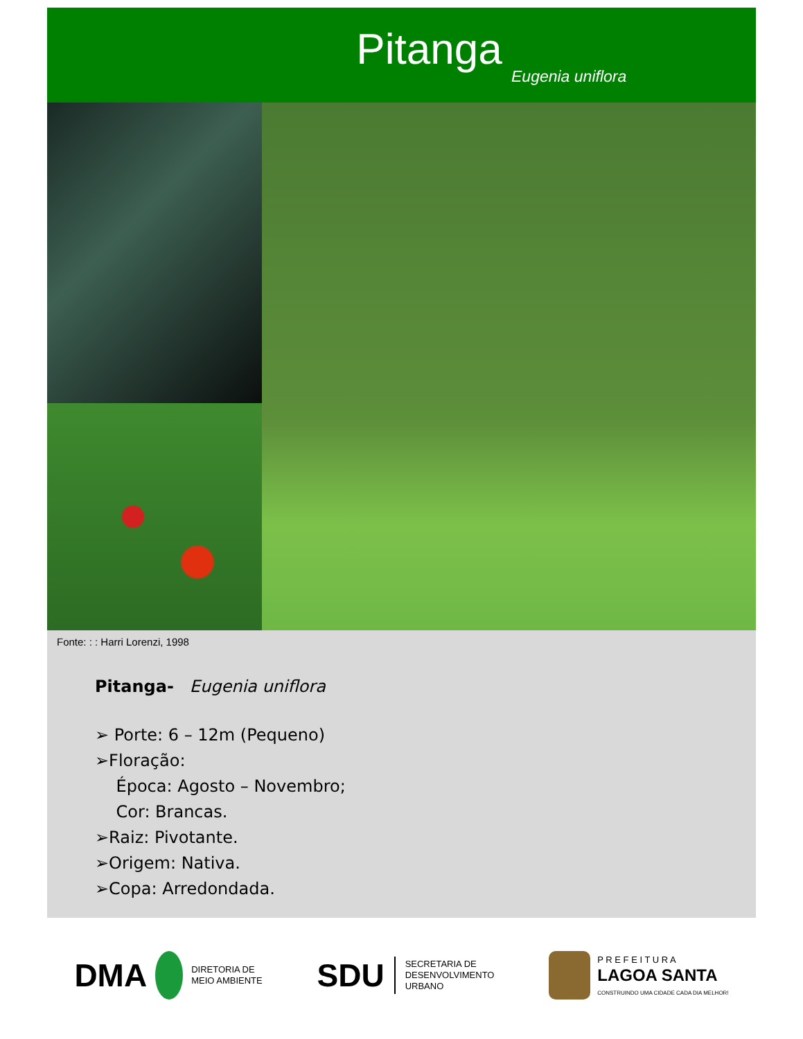Pitanga
Eugenia uniflora
Fonte: : : Harri Lorenzi, 1998
Pitanga- Eugenia uniflora
➢ Porte: 6 – 12m (Pequeno)
➢Floração:
Época: Agosto – Novembro;
Cor: Brancas.
➢Raiz: Pivotante.
➢Origem: Nativa.
➢Copa: Arredondada.
DMA DIRETORIA DE
MEIO AMBIENTE
SDU SECRETARIA DE
DESENVOLVIMENTO
URBANO
P R E F E I T U R A
LAGOA SANTA
CONSTRUINDO UMA CIDADE CADA DIA MELHOR!